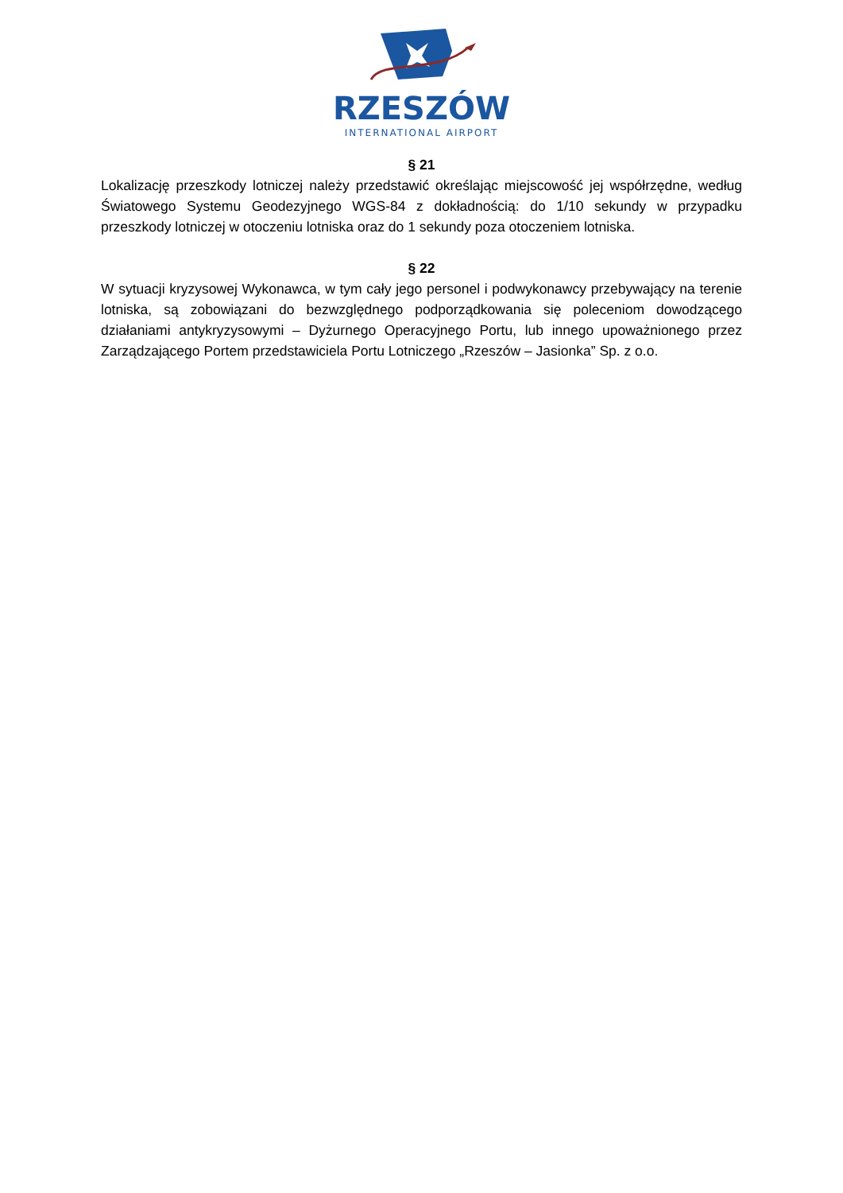RZESZÓW
INTERNATIONAL AIRPORT
§ 21
Lokalizację przeszkody lotniczej należy przedstawić określając miejscowość jej współrzędne, według Światowego Systemu Geodezyjnego WGS-84 z dokładnością: do 1/10 sekundy w przypadku przeszkody lotniczej w otoczeniu lotniska oraz do 1 sekundy poza otoczeniem lotniska.
§ 22
W sytuacji kryzysowej Wykonawca, w tym cały jego personel i podwykonawcy przebywający na terenie lotniska, są zobowiązani do bezwzględnego podporządkowania się poleceniom dowodzącego działaniami antykryzysowymi – Dyżurnego Operacyjnego Portu, lub innego upoważnionego przez Zarządzającego Portem przedstawiciela Portu Lotniczego „Rzeszów – Jasionka” Sp. z o.o.